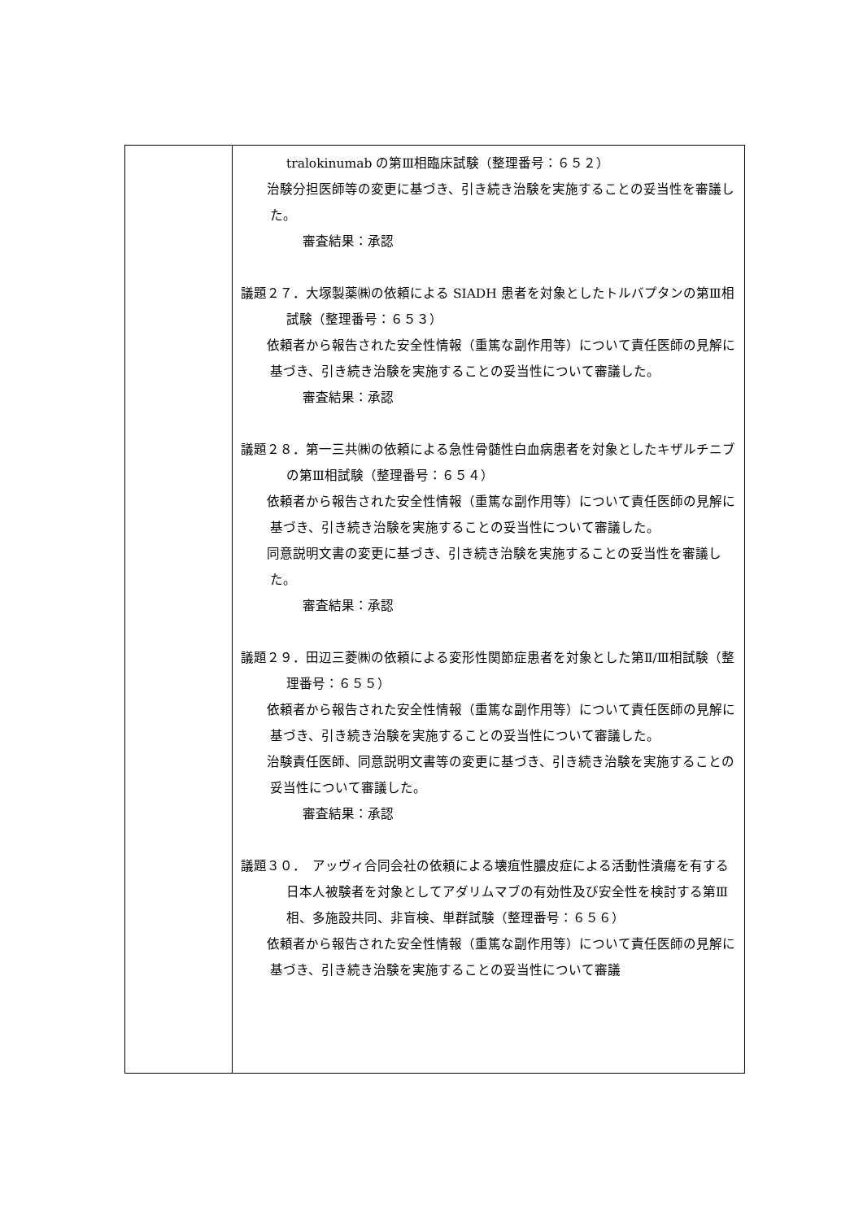| | tralokinumab の第Ⅲ相臨床試験（整理番号：６５２） 治験分担医師等の変更に基づき、引き続き治験を実施することの妥当性を審議した。 審査結果：承認 議題２７．大塚製薬㈱の依頼による SIADH 患者を対象としたトルバプタンの第Ⅲ相試験（整理番号：６５３） 依頼者から報告された安全性情報（重篤な副作用等）について責任医師の見解に基づき、引き続き治験を実施することの妥当性について審議した。 審査結果：承認 議題２８．第一三共㈱の依頼による急性骨髄性白血病患者を対象としたキザルチニブの第Ⅲ相試験（整理番号：６５４） 依頼者から報告された安全性情報（重篤な副作用等）について責任医師の見解に基づき、引き続き治験を実施することの妥当性について審議した。 同意説明文書の変更に基づき、引き続き治験を実施することの妥当性を審議した。 審査結果：承認 議題２９．田辺三菱㈱の依頼による変形性関節症患者を対象とした第Ⅱ/Ⅲ相試験（整理番号：６５５） 依頼者から報告された安全性情報（重篤な副作用等）について責任医師の見解に基づき、引き続き治験を実施することの妥当性について審議した。 治験責任医師、同意説明文書等の変更に基づき、引き続き治験を実施することの妥当性について審議した。 審査結果：承認 議題３０． アッヴィ合同会社の依頼による壊疽性膿皮症による活動性潰瘍を有する日本人被験者を対象としてアダリムマブの有効性及び安全性を検討する第Ⅲ相、多施設共同、非盲検、単群試験（整理番号：６５６） 依頼者から報告された安全性情報（重篤な副作用等）について責任医師の見解に基づき、引き続き治験を実施することの妥当性について審議 |